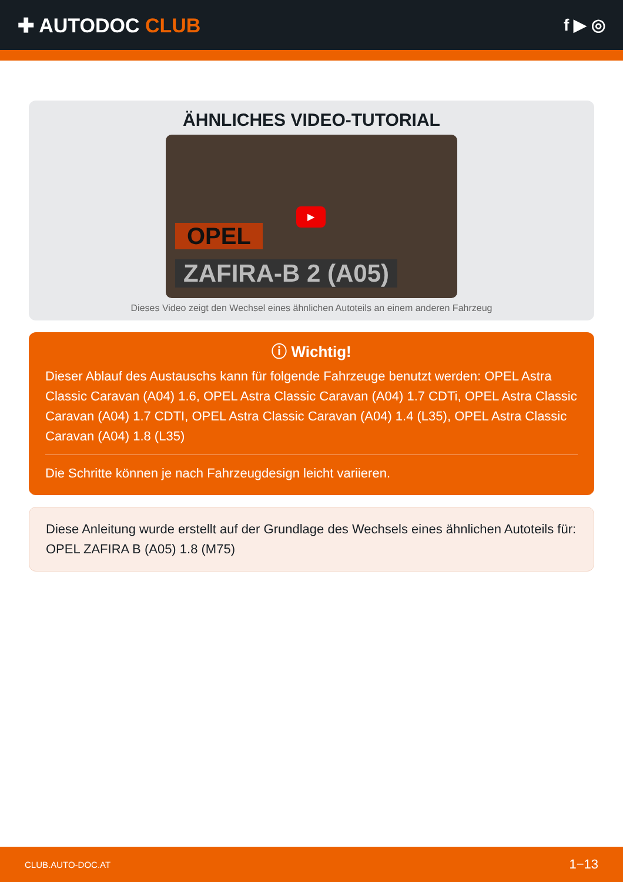✚ AUTODOC CLUB
f ▶ ◎
ÄHNLICHES VIDEO-TUTORIAL
▶
OPEL
ZAFIRA-B 2 (A05)
Dieses Video zeigt den Wechsel eines ähnlichen Autoteils an einem anderen Fahrzeug
ⓘ Wichtig!
Dieser Ablauf des Austauschs kann für folgende Fahrzeuge benutzt werden: OPEL Astra Classic Caravan (A04) 1.6, OPEL Astra Classic Caravan (A04) 1.7 CDTi, OPEL Astra Classic Caravan (A04) 1.7 CDTI, OPEL Astra Classic Caravan (A04) 1.4 (L35), OPEL Astra Classic Caravan (A04) 1.8 (L35)
Die Schritte können je nach Fahrzeugdesign leicht variieren.
Diese Anleitung wurde erstellt auf der Grundlage des Wechsels eines ähnlichen Autoteils für: OPEL ZAFIRA B (A05) 1.8 (M75)
CLUB.AUTO-DOC.AT 1−13